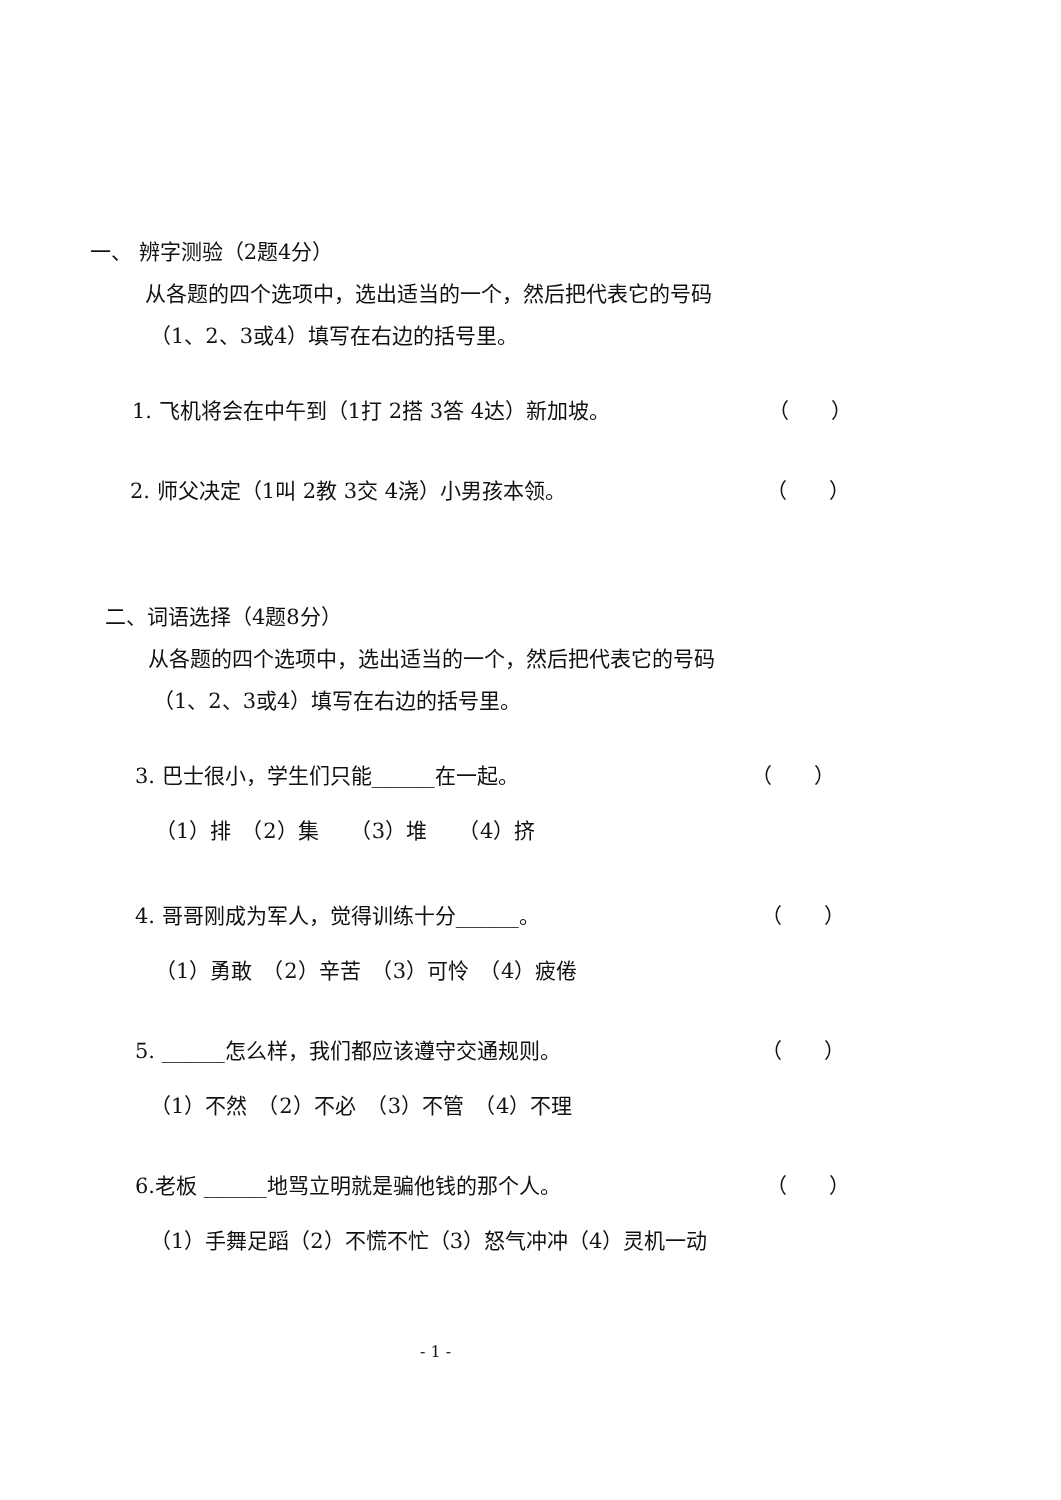一、 辨字测验（2题4分）
从各题的四个选项中，选出适当的一个，然后把代表它的号码
（1、2、3或4）填写在右边的括号里。
1. 飞机将会在中午到（1打 2搭 3答 4达）新加坡。 （　　）
2. 师父决定（1叫 2教 3交 4浇）小男孩本领。 （　　）
二、词语选择（4题8分）
从各题的四个选项中，选出适当的一个，然后把代表它的号码
（1、2、3或4）填写在右边的括号里。
3. 巴士很小，学生们只能______在一起。 （　　）
（1）排　（2）集　　（3）堆　　（4）挤
4. 哥哥刚成为军人，觉得训练十分______。 （　　）
（1）勇敢　（2）辛苦　（3）可怜　（4）疲倦
5. ______怎么样，我们都应该遵守交通规则。 （　　）
（1）不然　（2）不必　（3）不管　（4）不理
6.老板 ______地骂立明就是骗他钱的那个人。 （　　）
（1）手舞足蹈（2）不慌不忙（3）怒气冲冲（4）灵机一动
- 1 -